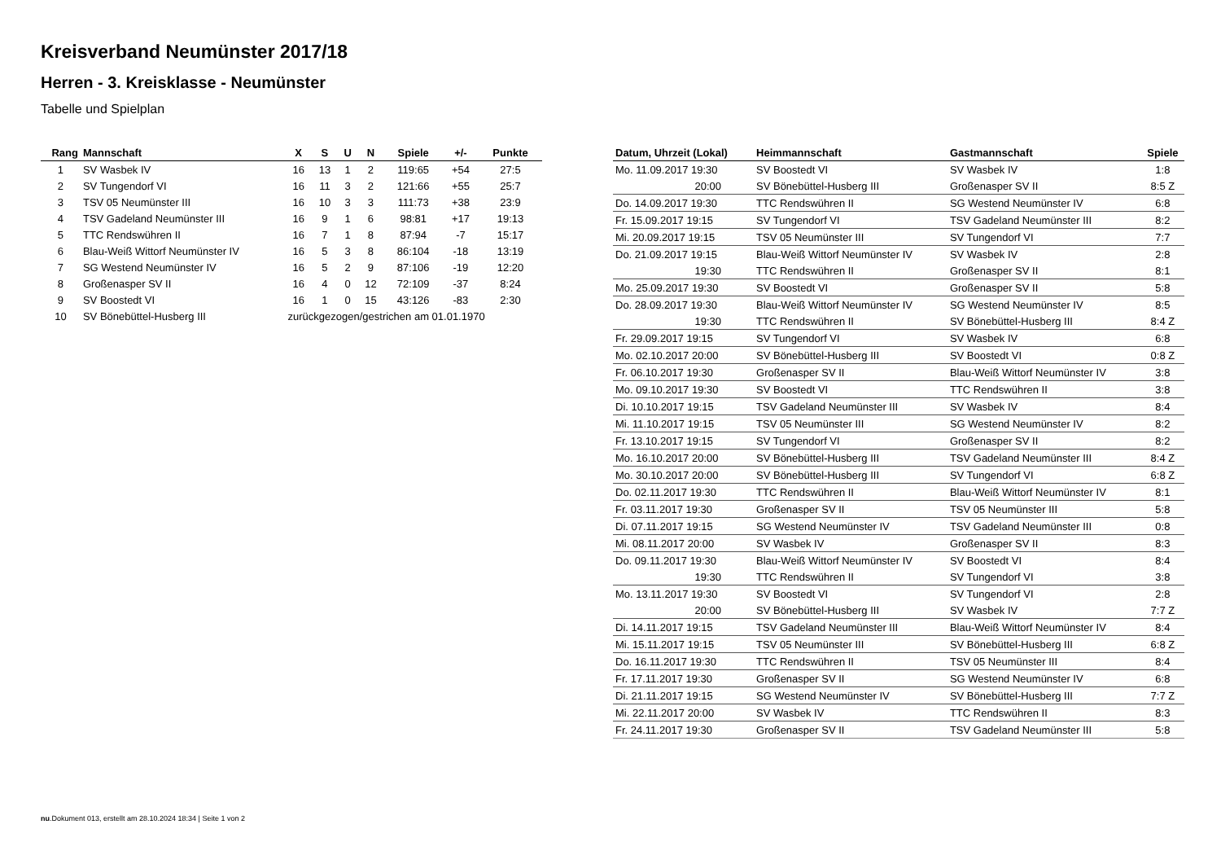Kreisverband Neumünster 2017/18
Herren - 3. Kreisklasse - Neumünster
Tabelle und Spielplan
| Rang | Mannschaft | X | S | U | N | Spiele | +/- | Punkte |
| --- | --- | --- | --- | --- | --- | --- | --- | --- |
| 1 | SV Wasbek IV | 16 | 13 | 1 | 2 | 119:65 | +54 | 27:5 |
| 2 | SV Tungendorf VI | 16 | 11 | 3 | 2 | 121:66 | +55 | 25:7 |
| 3 | TSV 05 Neumünster III | 16 | 10 | 3 | 3 | 111:73 | +38 | 23:9 |
| 4 | TSV Gadeland Neumünster III | 16 | 9 | 1 | 6 | 98:81 | +17 | 19:13 |
| 5 | TTC Rendswühren II | 16 | 7 | 1 | 8 | 87:94 | -7 | 15:17 |
| 6 | Blau-Weiß Wittorf Neumünster IV | 16 | 5 | 3 | 8 | 86:104 | -18 | 13:19 |
| 7 | SG Westend Neumünster IV | 16 | 5 | 2 | 9 | 87:106 | -19 | 12:20 |
| 8 | Großenasper SV II | 16 | 4 | 0 | 12 | 72:109 | -37 | 8:24 |
| 9 | SV Boostedt VI | 16 | 1 | 0 | 15 | 43:126 | -83 | 2:30 |
| 10 | SV Bönebüttel-Husberg III | zurückgezogen/gestrichen am 01.01.1970 | | | | | | |
| Datum, Uhrzeit (Lokal) | Heimmannschaft | Gastmannschaft | Spiele |
| --- | --- | --- | --- |
| Mo. 11.09.2017 19:30 | SV Boostedt VI | SV Wasbek IV | 1:8 |
| 20:00 | SV Bönebüttel-Husberg III | Großenasper SV II | 8:5 Z |
| Do. 14.09.2017 19:30 | TTC Rendswühren II | SG Westend Neumünster IV | 6:8 |
| Fr. 15.09.2017 19:15 | SV Tungendorf VI | TSV Gadeland Neumünster III | 8:2 |
| Mi. 20.09.2017 19:15 | TSV 05 Neumünster III | SV Tungendorf VI | 7:7 |
| Do. 21.09.2017 19:15 | Blau-Weiß Wittorf Neumünster IV | SV Wasbek IV | 2:8 |
| 19:30 | TTC Rendswühren II | Großenasper SV II | 8:1 |
| Mo. 25.09.2017 19:30 | SV Boostedt VI | Großenasper SV II | 5:8 |
| Do. 28.09.2017 19:30 | Blau-Weiß Wittorf Neumünster IV | SG Westend Neumünster IV | 8:5 |
| 19:30 | TTC Rendswühren II | SV Bönebüttel-Husberg III | 8:4 Z |
| Fr. 29.09.2017 19:15 | SV Tungendorf VI | SV Wasbek IV | 6:8 |
| Mo. 02.10.2017 20:00 | SV Bönebüttel-Husberg III | SV Boostedt VI | 0:8 Z |
| Fr. 06.10.2017 19:30 | Großenasper SV II | Blau-Weiß Wittorf Neumünster IV | 3:8 |
| Mo. 09.10.2017 19:30 | SV Boostedt VI | TTC Rendswühren II | 3:8 |
| Di. 10.10.2017 19:15 | TSV Gadeland Neumünster III | SV Wasbek IV | 8:4 |
| Mi. 11.10.2017 19:15 | TSV 05 Neumünster III | SG Westend Neumünster IV | 8:2 |
| Fr. 13.10.2017 19:15 | SV Tungendorf VI | Großenasper SV II | 8:2 |
| Mo. 16.10.2017 20:00 | SV Bönebüttel-Husberg III | TSV Gadeland Neumünster III | 8:4 Z |
| Mo. 30.10.2017 20:00 | SV Bönebüttel-Husberg III | SV Tungendorf VI | 6:8 Z |
| Do. 02.11.2017 19:30 | TTC Rendswühren II | Blau-Weiß Wittorf Neumünster IV | 8:1 |
| Fr. 03.11.2017 19:30 | Großenasper SV II | TSV 05 Neumünster III | 5:8 |
| Di. 07.11.2017 19:15 | SG Westend Neumünster IV | TSV Gadeland Neumünster III | 0:8 |
| Mi. 08.11.2017 20:00 | SV Wasbek IV | Großenasper SV II | 8:3 |
| Do. 09.11.2017 19:30 | Blau-Weiß Wittorf Neumünster IV | SV Boostedt VI | 8:4 |
| 19:30 | TTC Rendswühren II | SV Tungendorf VI | 3:8 |
| Mo. 13.11.2017 19:30 | SV Boostedt VI | SV Tungendorf VI | 2:8 |
| 20:00 | SV Bönebüttel-Husberg III | SV Wasbek IV | 7:7 Z |
| Di. 14.11.2017 19:15 | TSV Gadeland Neumünster III | Blau-Weiß Wittorf Neumünster IV | 8:4 |
| Mi. 15.11.2017 19:15 | TSV 05 Neumünster III | SV Bönebüttel-Husberg III | 6:8 Z |
| Do. 16.11.2017 19:30 | TTC Rendswühren II | TSV 05 Neumünster III | 8:4 |
| Fr. 17.11.2017 19:30 | Großenasper SV II | SG Westend Neumünster IV | 6:8 |
| Di. 21.11.2017 19:15 | SG Westend Neumünster IV | SV Bönebüttel-Husberg III | 7:7 Z |
| Mi. 22.11.2017 20:00 | SV Wasbek IV | TTC Rendswühren II | 8:3 |
| Fr. 24.11.2017 19:30 | Großenasper SV II | TSV Gadeland Neumünster III | 5:8 |
nu.Dokument 013, erstellt am 28.10.2024 18:34 | Seite 1 von 2